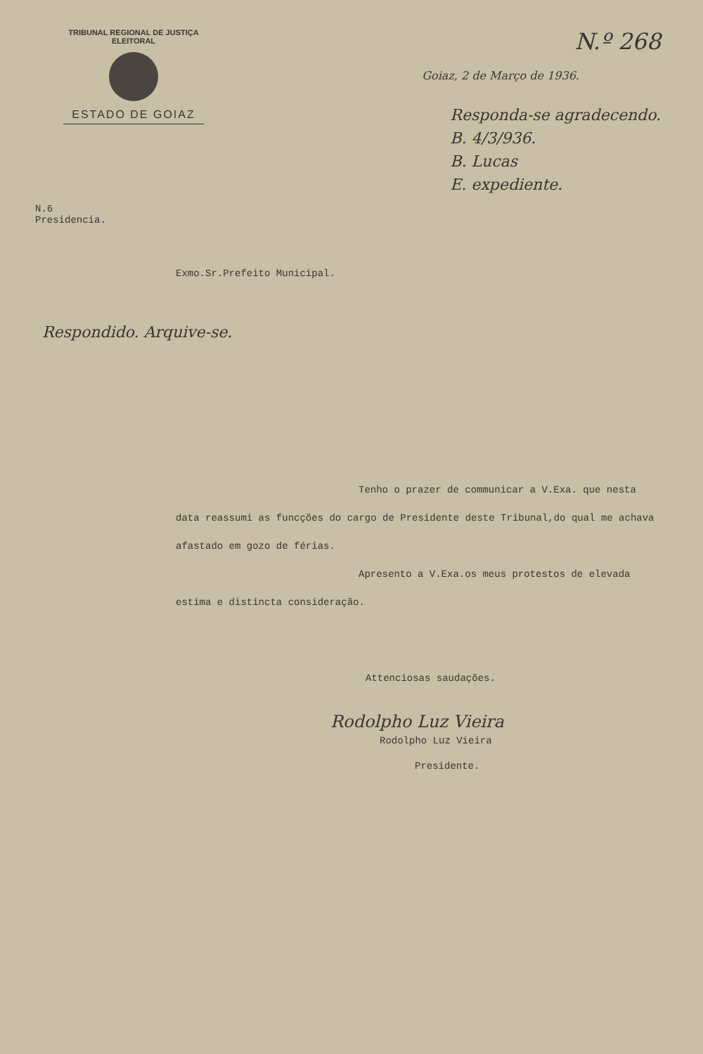TRIBUNAL REGIONAL DE JUSTIÇA ELEITORAL
ESTADO DE GOIAZ
N.º 268
Goiaz, 2 de Março de 1936.
Responda-se agradecendo.
B. 4/3/936.
B. Lucas
E. expediente.
N.6
Presidencia.
Exmo.Sr.Prefeito Municipal.
Respondido. Arquive-se.
Tenho o prazer de communicar a V.Exa. que nesta data reassumi as funcções do cargo de Presidente deste Tribunal,do qual me achava afastado em gozo de férias.
Apresento a V.Exa.os meus protestos de elevada estima e distincta consideração.
Attenciosas saudações.
Rodolpho Luz Vieira
Rodolpho Luz Vieira
Presidente.